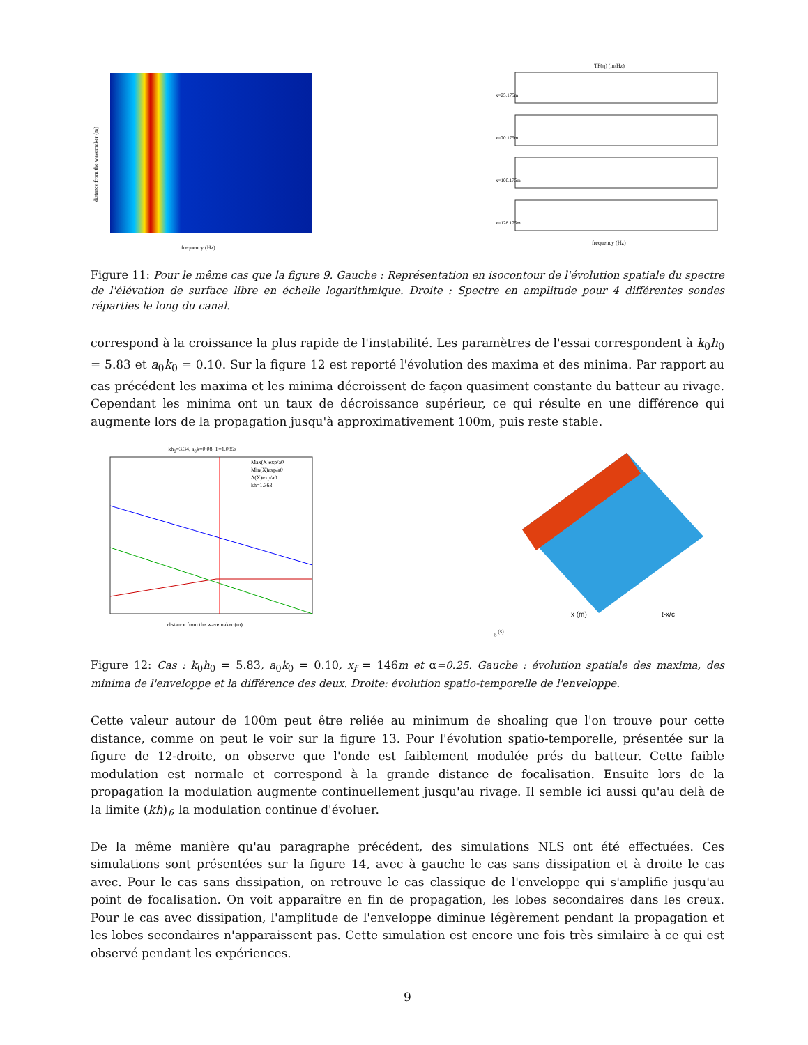distance from the wavemaker (m)
frequency (Hz)
TF(η) (m/Hz)
x=25.175m
x=70.175m
x=100.175m
x=128.175m
frequency (Hz)
Figure 11: Pour le même cas que la figure 9. Gauche : Représentation en isocontour de l'évolution spatiale du spectre de l'élévation de surface libre en échelle logarithmique. Droite : Spectre en amplitude pour 4 différentes sondes réparties le long du canal.
correspond à la croissance la plus rapide de l'instabilité. Les paramètres de l'essai correspondent à k<sub>0</sub>h<sub>0</sub> = 5.83 et a<sub>0</sub>k<sub>0</sub> = 0.10. Sur la figure 12 est reporté l'évolution des maxima et des minima. Par rapport au cas précédent les maxima et les minima décroissent de façon quasiment constante du batteur au rivage. Cependant les minima ont un taux de décroissance supérieur, ce qui résulte en une différence qui augmente lors de la propagation jusqu'à approximativement 100m, puis reste stable.
kh<sub>0</sub>=3.34, a<sub>0</sub>k=0.08, T=1.085s
Max(X)exp/a0
Min(X)exp/a0
Δ(X)exp/a0
kh=1.363
distance from the wavemaker (m)
x (m)
t-x/cg (s)
Figure 12: Cas : k<sub>0</sub>h<sub>0</sub> = 5.83, a<sub>0</sub>k<sub>0</sub> = 0.10, x<sub>f</sub> = 146m et α=0.25. Gauche : évolution spatiale des maxima, des minima de l'enveloppe et la différence des deux. Droite: évolution spatio-temporelle de l'enveloppe.
Cette valeur autour de 100m peut être reliée au minimum de shoaling que l'on trouve pour cette distance, comme on peut le voir sur la figure 13. Pour l'évolution spatio-temporelle, présentée sur la figure de 12-droite, on observe que l'onde est faiblement modulée prés du batteur. Cette faible modulation est normale et correspond à la grande distance de focalisation. Ensuite lors de la propagation la modulation augmente continuellement jusqu'au rivage. Il semble ici aussi qu'au delà de la limite (kh)<sub>f</sub>, la modulation continue d'évoluer.
De la même manière qu'au paragraphe précédent, des simulations NLS ont été effectuées. Ces simulations sont présentées sur la figure 14, avec à gauche le cas sans dissipation et à droite le cas avec. Pour le cas sans dissipation, on retrouve le cas classique de l'enveloppe qui s'amplifie jusqu'au point de focalisation. On voit apparaître en fin de propagation, les lobes secondaires dans les creux. Pour le cas avec dissipation, l'amplitude de l'enveloppe diminue légèrement pendant la propagation et les lobes secondaires n'apparaissent pas. Cette simulation est encore une fois très similaire à ce qui est observé pendant les expériences.
9